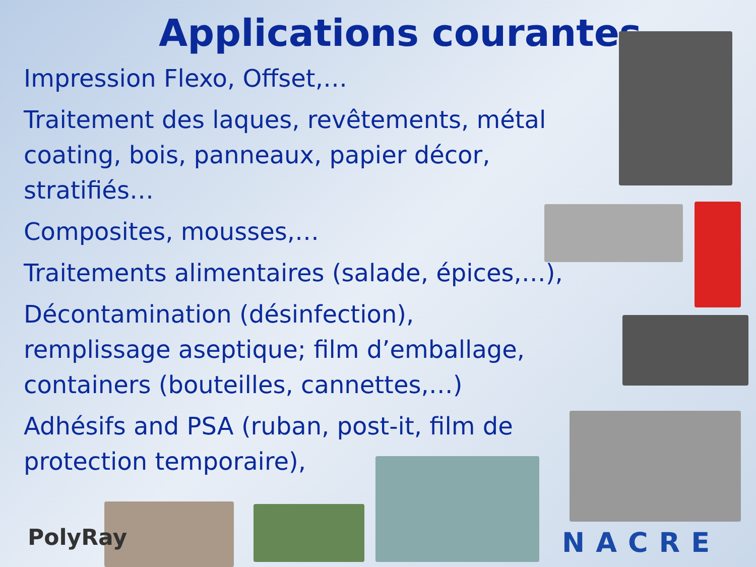Applications courantes
Impression Flexo, Offset,…
Traitement des laques, revêtements, métal coating, bois, panneaux, papier décor, stratifiés…
Composites, mousses,…
Traitements alimentaires (salade, épices,…),
Décontamination (désinfection), remplissage aseptique; film d’emballage, containers (bouteilles, cannettes,…)
Adhésifs and PSA (ruban, post-it, film de protection temporaire),
PolyRay NACRE